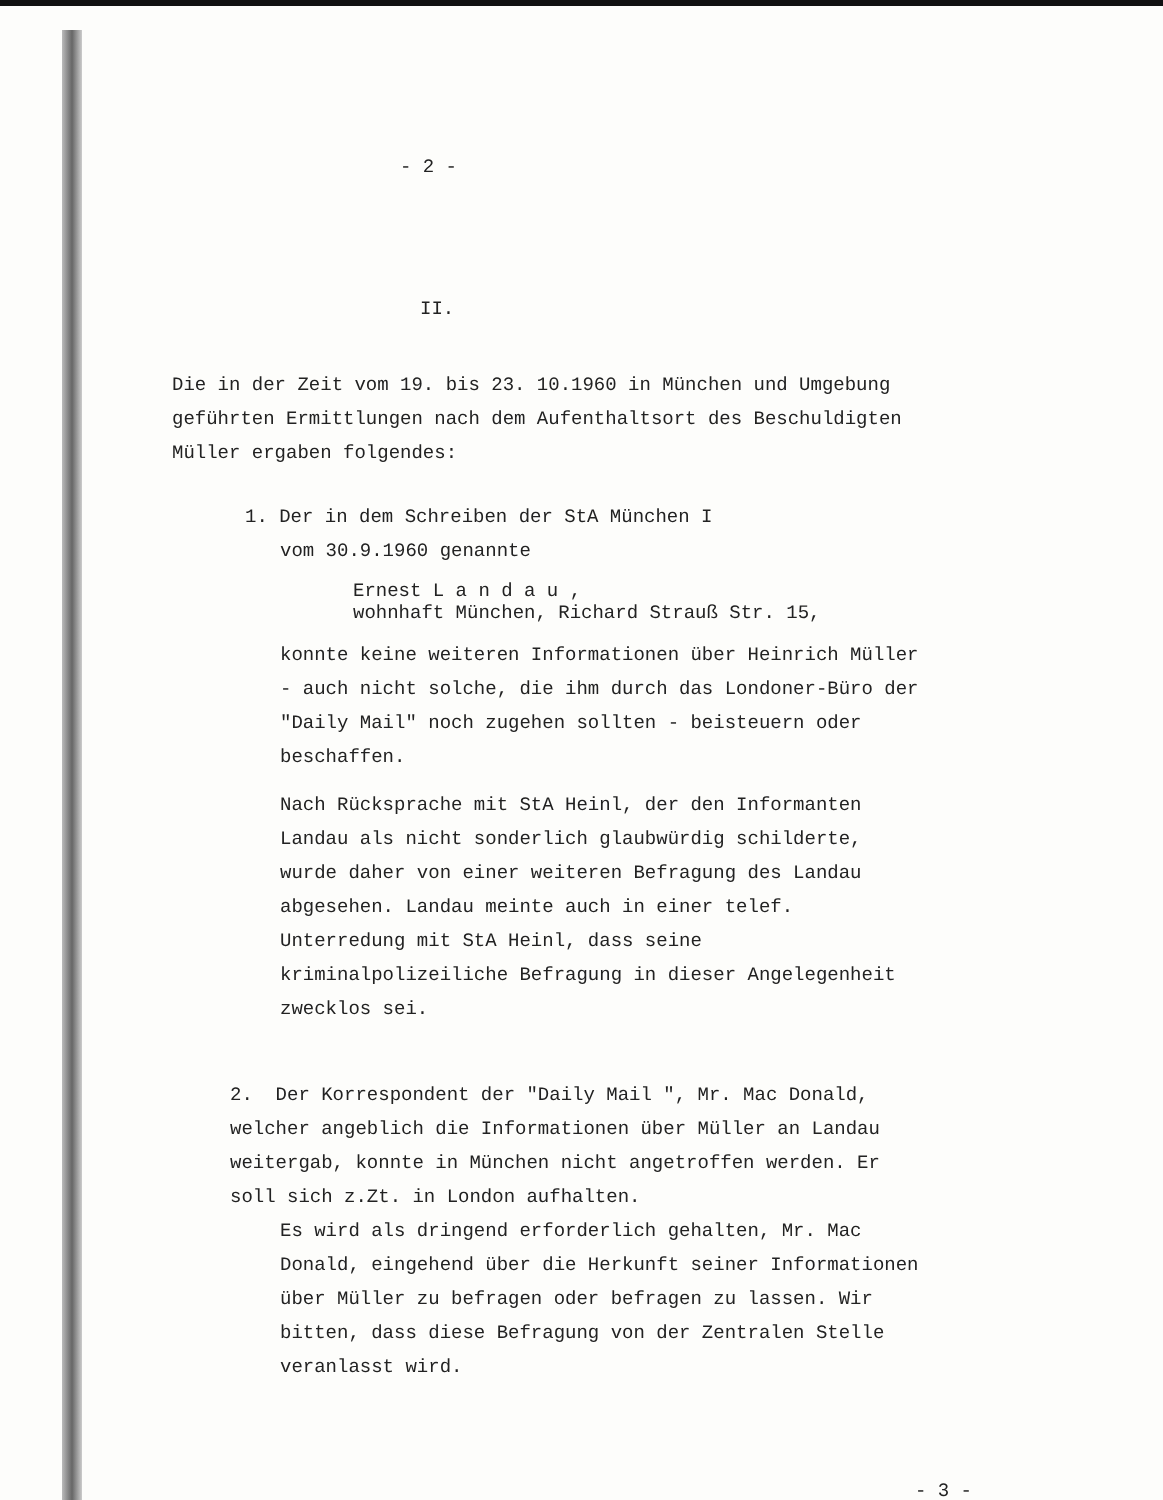- 2 -
II.
Die in der Zeit vom 19. bis 23. 10.1960 in München und Umgebung geführten Ermittlungen nach dem Aufenthaltsort des Beschuldigten Müller ergaben folgendes:
1. Der in dem Schreiben der StA München I
vom 30.9.1960 genannte
Ernest L a n d a u ,
wohnhaft München, Richard Strauß Str. 15,
konnte keine weiteren Informationen über Heinrich Müller - auch nicht solche, die ihm durch das Londoner-Büro der "Daily Mail" noch zugehen sollten - beisteuern oder beschaffen.
Nach Rücksprache mit StA Heinl, der den Informanten Landau als nicht sonderlich glaubwürdig schilderte, wurde daher von einer weiteren Befragung des Landau abgesehen. Landau meinte auch in einer telef. Unterredung mit StA Heinl, dass seine kriminalpolizeiliche Befragung in dieser Angelegenheit zwecklos sei.
2. Der Korrespondent der "Daily Mail ", Mr. Mac Donald, welcher angeblich die Informationen über Müller an Landau weitergab, konnte in München nicht angetroffen werden. Er soll sich z.Zt. in London aufhalten.
Es wird als dringend erforderlich gehalten, Mr. Mac Donald, eingehend über die Herkunft seiner Informationen über Müller zu befragen oder befragen zu lassen. Wir bitten, dass diese Befragung von der Zentralen Stelle veranlasst wird.
- 3 -